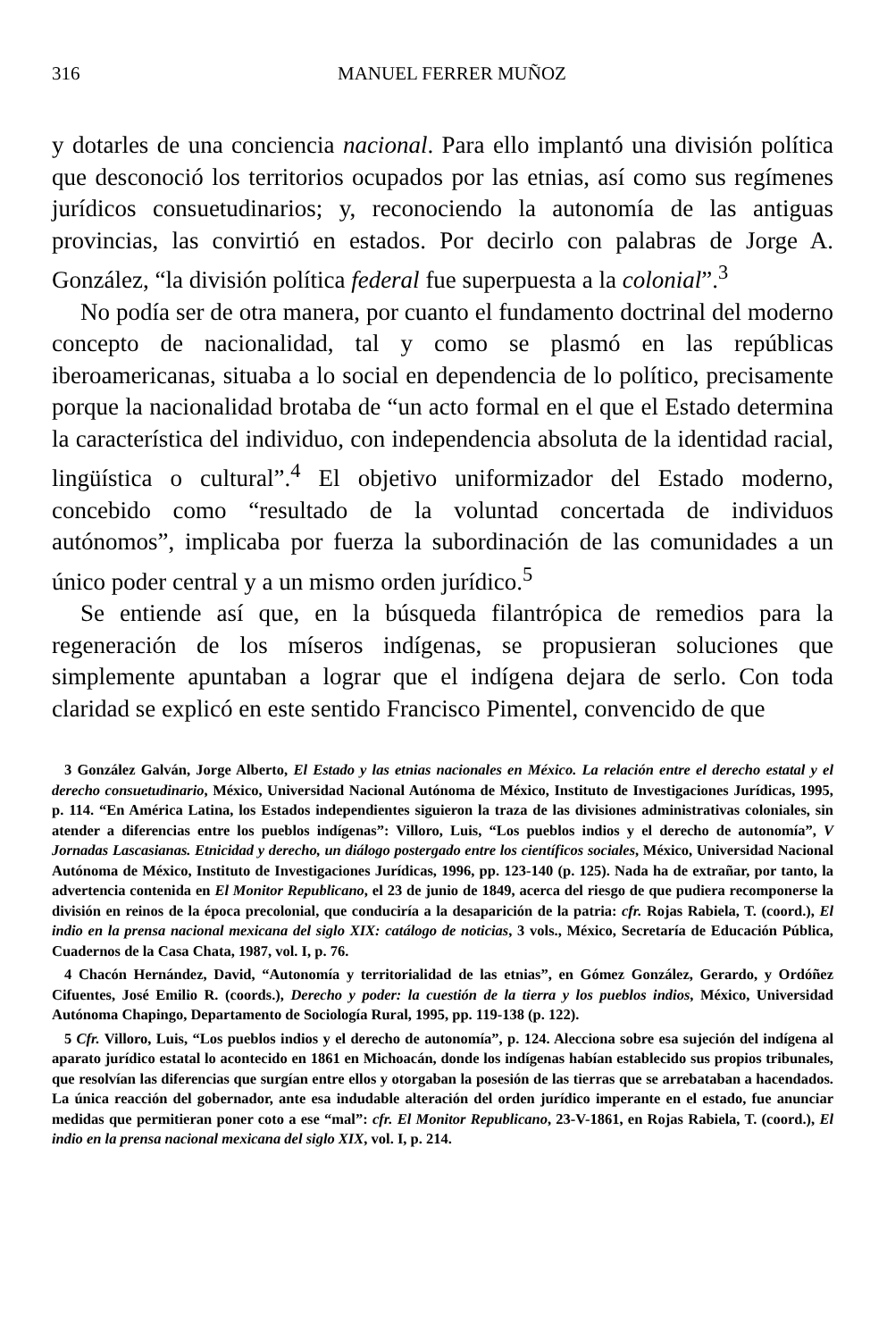316 MANUEL FERRER MUÑOZ
y dotarles de una conciencia nacional. Para ello implantó una división política que desconoció los territorios ocupados por las etnias, así como sus regímenes jurídicos consuetudinarios; y, reconociendo la autonomía de las antiguas provincias, las convirtió en estados. Por decirlo con palabras de Jorge A. González, “la división política federal fue superpuesta a la colonial”.<sup>3</sup>
No podía ser de otra manera, por cuanto el fundamento doctrinal del moderno concepto de nacionalidad, tal y como se plasmó en las repúblicas iberoamericanas, situaba a lo social en dependencia de lo político, precisamente porque la nacionalidad brotaba de “un acto formal en el que el Estado determina la característica del individuo, con independencia absoluta de la identidad racial, lingüística o cultural”.<sup>4</sup> El objetivo uniformizador del Estado moderno, concebido como “resultado de la voluntad concertada de individuos autónomos”, implicaba por fuerza la subordinación de las comunidades a un único poder central y a un mismo orden jurídico.<sup>5</sup>
Se entiende así que, en la búsqueda filantrópica de remedios para la regeneración de los míseros indígenas, se propusieran soluciones que simplemente apuntaban a lograr que el indígena dejara de serlo. Con toda claridad se explicó en este sentido Francisco Pimentel, convencido de que
3 González Galván, Jorge Alberto, El Estado y las etnias nacionales en México. La relación entre el derecho estatal y el derecho consuetudinario, México, Universidad Nacional Autónoma de México, Instituto de Investigaciones Jurídicas, 1995, p. 114. “En América Latina, los Estados independientes siguieron la traza de las divisiones administrativas coloniales, sin atender a diferencias entre los pueblos indígenas”: Villoro, Luis, “Los pueblos indios y el derecho de autonomía”, V Jornadas Lascasianas. Etnicidad y derecho, un diálogo postergado entre los científicos sociales, México, Universidad Nacional Autónoma de México, Instituto de Investigaciones Jurídicas, 1996, pp. 123-140 (p. 125). Nada ha de extrañar, por tanto, la advertencia contenida en El Monitor Republicano, el 23 de junio de 1849, acerca del riesgo de que pudiera recomponerse la división en reinos de la época precolonial, que conduciría a la desaparición de la patria: cfr. Rojas Rabiela, T. (coord.), El indio en la prensa nacional mexicana del siglo XIX: catálogo de noticias, 3 vols., México, Secretaría de Educación Pública, Cuadernos de la Casa Chata, 1987, vol. I, p. 76.
4 Chacón Hernández, David, “Autonomía y territorialidad de las etnias”, en Gómez González, Gerardo, y Ordóñez Cifuentes, José Emilio R. (coords.), Derecho y poder: la cuestión de la tierra y los pueblos indios, México, Universidad Autónoma Chapingo, Departamento de Sociología Rural, 1995, pp. 119-138 (p. 122).
5 Cfr. Villoro, Luis, “Los pueblos indios y el derecho de autonomía”, p. 124. Alecciona sobre esa sujeción del indígena al aparato jurídico estatal lo acontecido en 1861 en Michoacán, donde los indígenas habían establecido sus propios tribunales, que resolvían las diferencias que surgían entre ellos y otorgaban la posesión de las tierras que se arrebataban a hacendados. La única reacción del gobernador, ante esa indudable alteración del orden jurídico imperante en el estado, fue anunciar medidas que permitieran poner coto a ese “mal”: cfr. El Monitor Republicano, 23-V-1861, en Rojas Rabiela, T. (coord.), El indio en la prensa nacional mexicana del siglo XIX, vol. I, p. 214.